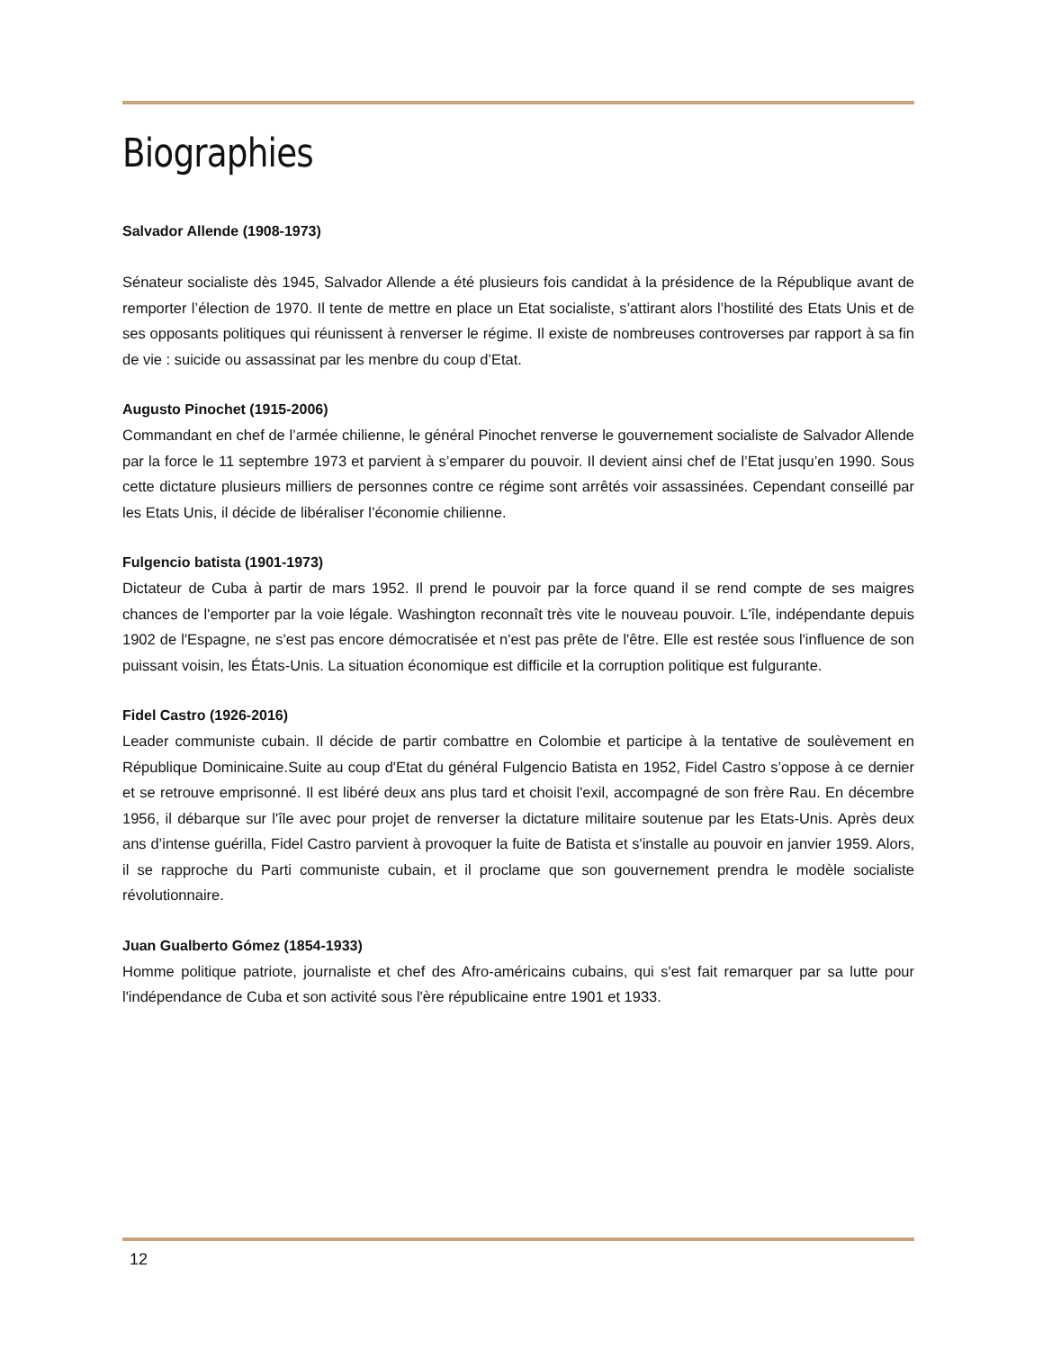Biographies
Salvador Allende (1908-1973)
Sénateur socialiste dès 1945, Salvador Allende a été plusieurs fois candidat à la présidence de la République avant de remporter l’élection de 1970. Il tente de mettre en place un Etat socialiste, s’attirant alors l’hostilité des Etats Unis et de ses opposants politiques qui réunissent à renverser le régime. Il existe de nombreuses controverses par rapport à sa fin de vie : suicide ou assassinat par les menbre du coup d’Etat.
Augusto Pinochet (1915-2006)
Commandant en chef de l’armée chilienne, le général Pinochet renverse le gouvernement socialiste de Salvador Allende par la force le 11 septembre 1973 et parvient à s’emparer du pouvoir. Il devient ainsi chef de l’Etat jusqu’en 1990. Sous cette dictature plusieurs milliers de personnes contre ce régime sont arrêtés voir assassinées. Cependant conseillé par les Etats Unis, il décide de libéraliser l’économie chilienne.
Fulgencio batista (1901-1973)
Dictateur de Cuba à partir de mars 1952. Il prend le pouvoir par la force quand il se rend compte de ses maigres chances de l'emporter par la voie légale. Washington reconnaît très vite le nouveau pouvoir. L'île, indépendante depuis 1902 de l'Espagne, ne s'est pas encore démocratisée et n'est pas prête de l'être. Elle est restée sous l'influence de son puissant voisin, les États-Unis. La situation économique est difficile et la corruption politique est fulgurante.
Fidel Castro (1926-2016)
Leader communiste cubain. Il décide de partir combattre en Colombie et participe à la tentative de soulèvement en République Dominicaine.Suite au coup d'Etat du général Fulgencio Batista en 1952, Fidel Castro s’oppose à ce dernier et se retrouve emprisonné. Il est libéré deux ans plus tard et choisit l'exil, accompagné de son frère Rau. En décembre 1956, il débarque sur l'île avec pour projet de renverser la dictature militaire soutenue par les Etats-Unis. Après deux ans d’intense guérilla, Fidel Castro parvient à provoquer la fuite de Batista et s'installe au pouvoir en janvier 1959. Alors, il se rapproche du Parti communiste cubain, et il proclame que son gouvernement prendra le modèle socialiste révolutionnaire.
Juan Gualberto Gómez (1854-1933)
Homme politique patriote, journaliste et chef des Afro-américains cubains, qui s'est fait remarquer par sa lutte pour l'indépendance de Cuba et son activité sous l'ère républicaine entre 1901 et 1933.
12